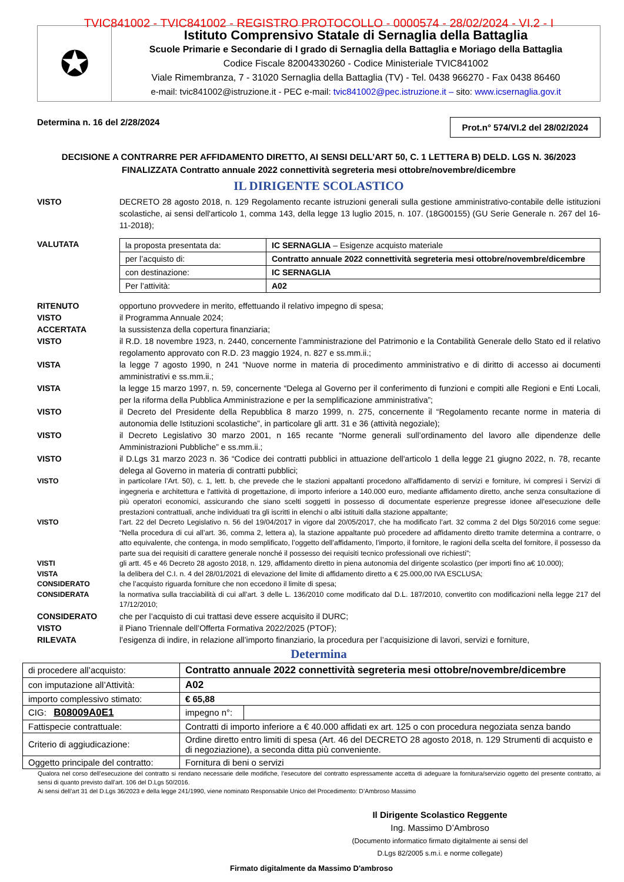TVIC841002 - TVIC841002 - REGISTRO PROTOCOLLO - 0000574 - 28/02/2024 - VI.2 - I
✪
Istituto Comprensivo Statale di Sernaglia della Battaglia
Scuole Primarie e Secondarie di I grado di Sernaglia della Battaglia e Moriago della Battaglia
Codice Fiscale 82004330260 - Codice Ministeriale TVIC841002
Viale Rimembranza, 7 - 31020 Sernaglia della Battaglia (TV) - Tel. 0438 966270 - Fax 0438 86460
e-mail: tvic841002@istruzione.it - PEC e-mail: tvic841002@pec.istruzione.it – sito: www.icsernaglia.gov.it
Determina n. 16 del 2/28/2024
Prot.n° 574/VI.2 del 28/02/2024
DECISIONE A CONTRARRE PER AFFIDAMENTO DIRETTO, AI SENSI DELL’ART 50, C. 1 LETTERA B) DELD. LGS N. 36/2023
FINALIZZATA Contratto annuale 2022 connettività segreteria mesi ottobre/novembre/dicembre
IL DIRIGENTE SCOLASTICO
VISTO DECRETO 28 agosto 2018, n. 129 Regolamento recante istruzioni generali sulla gestione amministrativo-contabile delle istituzioni scolastiche, ai sensi dell'articolo 1, comma 143, della legge 13 luglio 2015, n. 107. (18G00155) (GU Serie Generale n. 267 del 16-11-2018);
VALUTATA
| la proposta presentata da: | IC SERNAGLIA – Esigenze acquisto materiale |
| per l’acquisto di: | Contratto annuale 2022 connettività segreteria mesi ottobre/novembre/dicembre |
| con destinazione: | IC SERNAGLIA |
| Per l’attività: | A02 |
RITENUTO opportuno provvedere in merito, effettuando il relativo impegno di spesa;
VISTO il Programma Annuale 2024;
ACCERTATA la sussistenza della copertura finanziaria;
VISTO il R.D. 18 novembre 1923, n. 2440, concernente l’amministrazione del Patrimonio e la Contabilità Generale dello Stato ed il relativo regolamento approvato con R.D. 23 maggio 1924, n. 827 e ss.mm.ii.;
VISTA la legge 7 agosto 1990, n 241 “Nuove norme in materia di procedimento amministrativo e di diritto di accesso ai documenti amministrativi e ss.mm.ii.;
VISTA la legge 15 marzo 1997, n. 59, concernente “Delega al Governo per il conferimento di funzioni e compiti alle Regioni e Enti Locali, per la riforma della Pubblica Amministrazione e per la semplificazione amministrativa”;
VISTO il Decreto del Presidente della Repubblica 8 marzo 1999, n. 275, concernente il “Regolamento recante norme in materia di autonomia delle Istituzioni scolastiche”, in particolare gli artt. 31 e 36 (attività negoziale);
VISTO il Decreto Legislativo 30 marzo 2001, n 165 recante “Norme generali sull’ordinamento del lavoro alle dipendenze delle Amministrazioni Pubbliche” e ss.mm.ii.;
VISTO il D.Lgs 31 marzo 2023 n. 36 “Codice dei contratti pubblici in attuazione dell'articolo 1 della legge 21 giugno 2022, n. 78, recante delega al Governo in materia di contratti pubblici;
VISTO in particolare l’Art. 50), c. 1, lett. b, che prevede che le stazioni appaltanti procedono all'affidamento di servizi e forniture, ivi compresi i Servizi di ingegneria e architettura e l'attività di progettazione, di importo inferiore a 140.000 euro, mediante affidamento diretto, anche senza consultazione di più operatori economici, assicurando che siano scelti soggetti in possesso di documentate esperienze pregresse idonee all'esecuzione delle prestazioni contrattuali, anche individuati tra gli iscritti in elenchi o albi istituiti dalla stazione appaltante;
VISTO l’art. 22 del Decreto Legislativo n. 56 del 19/04/2017 in vigore dal 20/05/2017, che ha modificato l’art. 32 comma 2 del Dlgs 50/2016 come segue: “Nella procedura di cui all’art. 36, comma 2, lettera a), la stazione appaltante può procedere ad affidamento diretto tramite determina a contrarre, o atto equivalente, che contenga, in modo semplificato, l’oggetto dell’affidamento, l’importo, il fornitore, le ragioni della scelta del fornitore, il possesso da parte sua dei requisiti di carattere generale nonché il possesso dei requisiti tecnico professionali ove richiesti”;
VISTI gli artt. 45 e 46 Decreto 28 agosto 2018, n. 129, affidamento diretto in piena autonomia del dirigente scolastico (per importi fino a€ 10.000);
VISTA la delibera del C.I. n. 4 del 28/01/2021 di elevazione del limite di affidamento diretto a € 25.000,00 IVA ESCLUSA;
CONSIDERATO che l’acquisto riguarda forniture che non eccedono il limite di spesa;
CONSIDERATA la normativa sulla tracciabilità di cui all’art. 3 delle L. 136/2010 come modificato dal D.L. 187/2010, convertito con modificazioni nella legge 217 del 17/12/2010;
CONSIDERATO che per l’acquisto di cui trattasi deve essere acquisito il DURC;
VISTO il Piano Triennale dell’Offerta Formativa 2022/2025 (PTOF);
RILEVATA l’esigenza di indire, in relazione all’importo finanziario, la procedura per l’acquisizione di lavori, servizi e forniture,
Determina
| di procedere all’acquisto: | Contratto annuale 2022 connettività segreteria mesi ottobre/novembre/dicembre | |
| con imputazione all’Attività: | A02 | |
| importo complessivo stimato: | € 65,88 | |
| CIG: B08009A0E1 | impegno n°: | |
| Fattispecie contrattuale: | Contratti di importo inferiore a € 40.000 affidati ex art. 125 o con procedura negoziata senza bando | |
| Criterio di aggiudicazione: | Ordine diretto entro limiti di spesa (Art. 46 del DECRETO 28 agosto 2018, n. 129 Strumenti di acquisto e di negoziazione), a seconda ditta più conveniente. | |
| Oggetto principale del contratto: | Fornitura di beni o servizi | |
Qualora nel corso dell’esecuzione del contratto si rendano necessarie delle modifiche, l’esecutore del contratto espressamente accetta di adeguare la fornitura/servizio oggetto del presente contratto, ai sensi di quanto previsto dall’art. 106 del D.Lgs 50/2016.
Ai sensi dell’art 31 del D.Lgs 36/2023 e della legge 241/1990, viene nominato Responsabile Unico del Procedimento: D’Ambroso Massimo
Il Dirigente Scolastico Reggente
Ing. Massimo D’Ambroso
(Documento informatico firmato digitalmente ai sensi del
D.Lgs 82/2005 s.m.i. e norme collegate)
Firmato digitalmente da Massimo D'ambroso